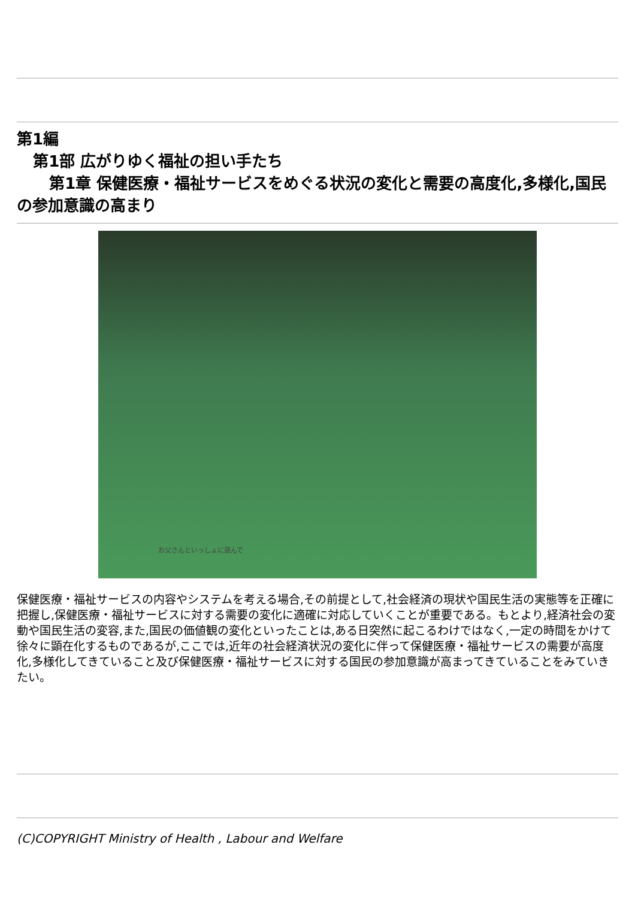第1編
第1部 広がりゆく福祉の担い手たち
第1章 保健医療・福祉サービスをめぐる状況の変化と需要の高度化,多様化,国民の参加意識の高まり
お父さんといっしょに遊んで
保健医療・福祉サービスの内容やシステムを考える場合,その前提として,社会経済の現状や国民生活の実態等を正確に把握し,保健医療・福祉サービスに対する需要の変化に適確に対応していくことが重要である。もとより,経済社会の変動や国民生活の変容,また,国民の価値観の変化といったことは,ある日突然に起こるわけではなく,一定の時間をかけて徐々に顕在化するものであるが,ここでは,近年の社会経済状況の変化に伴って保健医療・福祉サービスの需要が高度化,多様化してきていること及び保健医療・福祉サービスに対する国民の参加意識が高まってきていることをみていきたい。
(C)COPYRIGHT Ministry of Health , Labour and Welfare